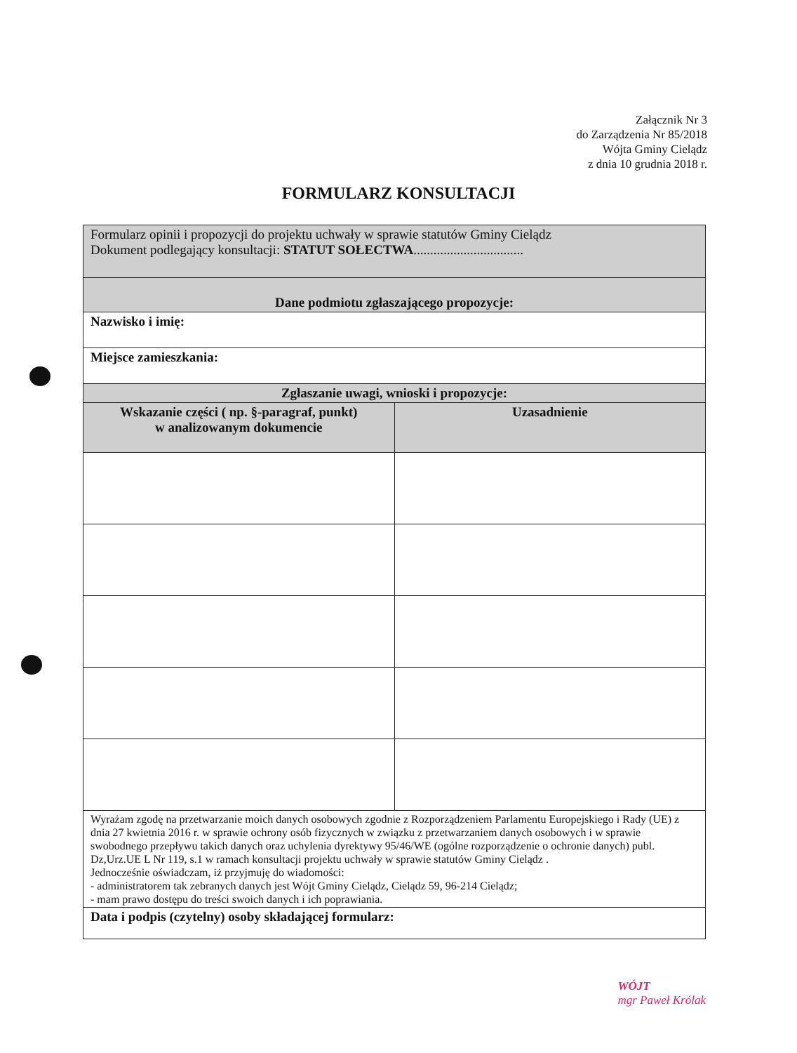Załącznik Nr 3
do Zarządzenia Nr 85/2018
Wójta Gminy Cielądz
z dnia 10 grudnia 2018 r.
FORMULARZ KONSULTACJI
| Formularz opinii i propozycji do projektu uchwały w sprawie statutów Gminy Cielądz Dokument podlegający konsultacji: STATUT SOŁECTWA ................................. | |
| Dane podmiotu zgłaszającego propozycje: | |
| Nazwisko i imię: | |
| Miejsce zamieszkania: | |
| Zgłaszanie uwagi, wnioski i propozycje: | |
| Wskazanie części ( np. §-paragraf, punkt) w analizowanym dokumencie | Uzasadnienie |
| Wyrażam zgodę na przetwarzanie moich danych osobowych zgodnie z Rozporządzeniem Parlamentu Europejskiego i Rady (UE) z dnia 27 kwietnia 2016 r. w sprawie ochrony osób fizycznych w związku z przetwarzaniem danych osobowych i w sprawie swobodnego przepływu takich danych oraz uchylenia dyrektywy 95/46/WE (ogólne rozporządzenie o ochronie danych) publ. Dz,Urz.UE L Nr 119, s.1 w ramach konsultacji projektu uchwały w sprawie statutów Gminy Cielądz . Jednocześnie oświadczam, iż przyjmuję do wiadomości: - administratorem tak zebranych danych jest Wójt Gminy Cielądz, Cielądz 59, 96-214 Cielądz; - mam prawo dostępu do treści swoich danych i ich poprawiania. | |
| Data i podpis (czytelny) osoby składającej formularz: | |
WÓJT
mgr Paweł Królak